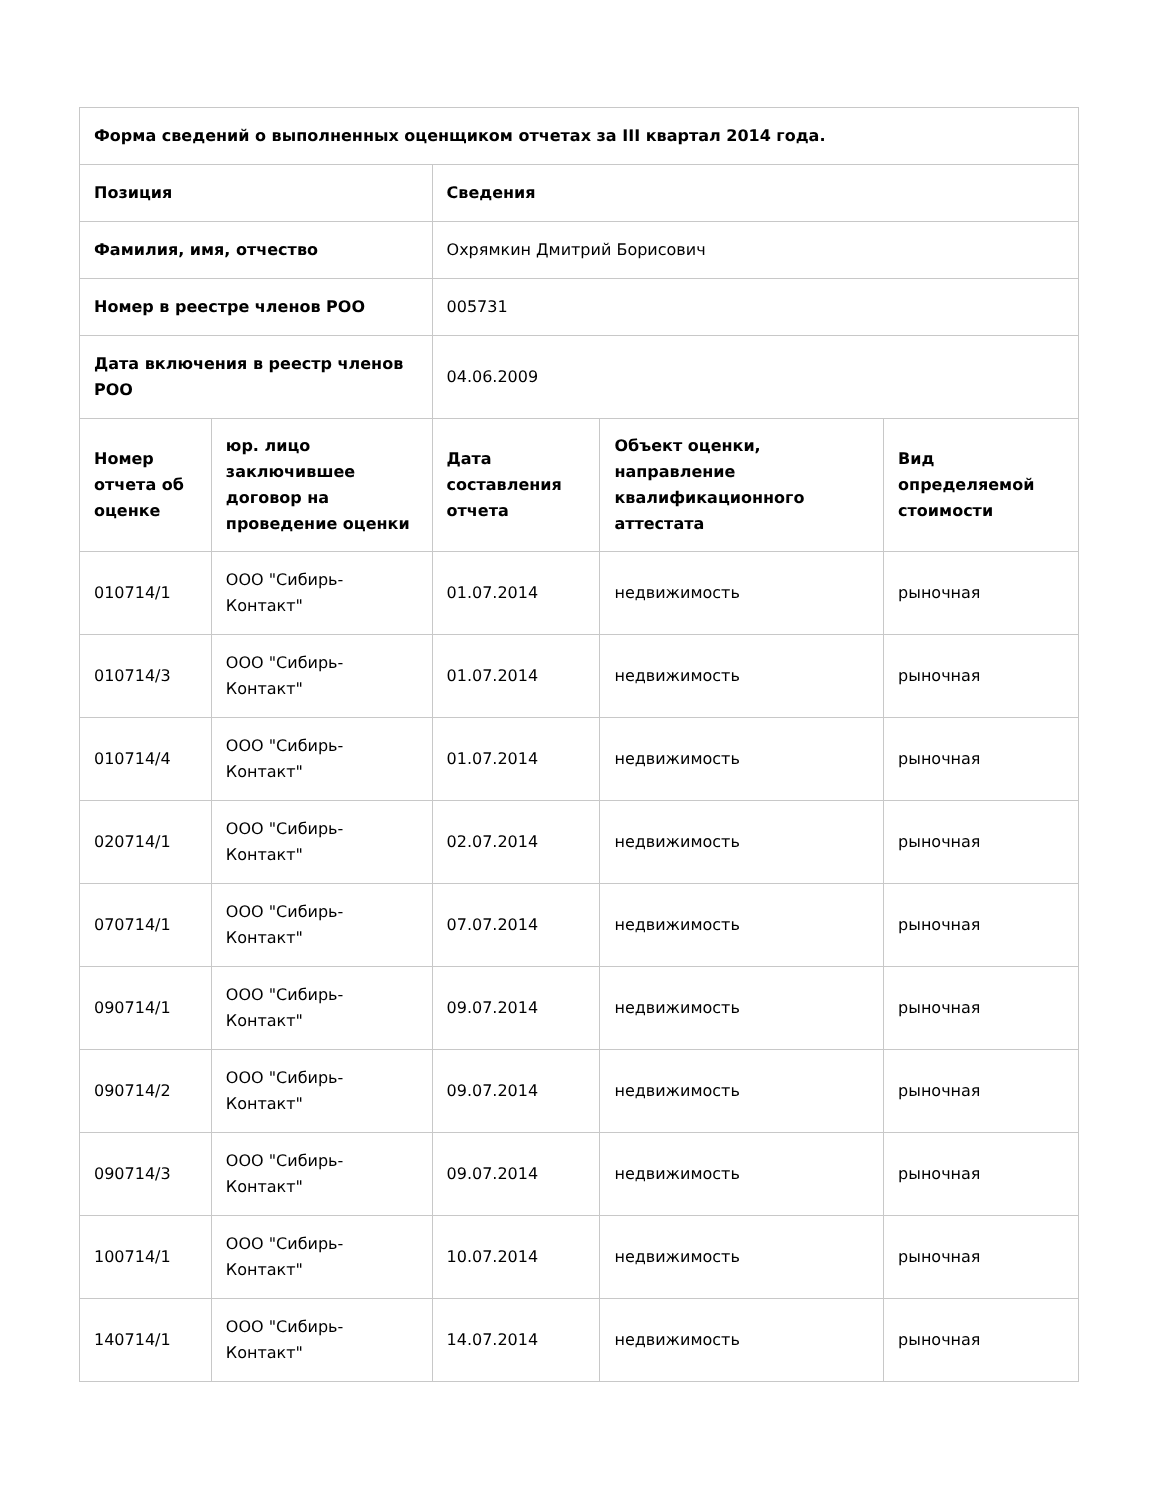| Форма сведений о выполненных оценщиком отчетах за III квартал 2014 года. | | | | |
| --- | --- | --- | --- | --- |
| Позиция | | Сведения | | |
| Фамилия, имя, отчество | | Охрямкин Дмитрий Борисович | | |
| Номер в реестре членов РОО | | 005731 | | |
| Дата включения в реестр членов РОО | | 04.06.2009 | | |
| Номер отчета об оценке | юр. лицо заключившее договор на проведение оценки | Дата составления отчета | Объект оценки, направление квалификационного аттестата | Вид определяемой стоимости |
| 010714/1 | ООО "Сибирь-Контакт" | 01.07.2014 | недвижимость | рыночная |
| 010714/3 | ООО "Сибирь-Контакт" | 01.07.2014 | недвижимость | рыночная |
| 010714/4 | ООО "Сибирь-Контакт" | 01.07.2014 | недвижимость | рыночная |
| 020714/1 | ООО "Сибирь-Контакт" | 02.07.2014 | недвижимость | рыночная |
| 070714/1 | ООО "Сибирь-Контакт" | 07.07.2014 | недвижимость | рыночная |
| 090714/1 | ООО "Сибирь-Контакт" | 09.07.2014 | недвижимость | рыночная |
| 090714/2 | ООО "Сибирь-Контакт" | 09.07.2014 | недвижимость | рыночная |
| 090714/3 | ООО "Сибирь-Контакт" | 09.07.2014 | недвижимость | рыночная |
| 100714/1 | ООО "Сибирь-Контакт" | 10.07.2014 | недвижимость | рыночная |
| 140714/1 | ООО "Сибирь-Контакт" | 14.07.2014 | недвижимость | рыночная |